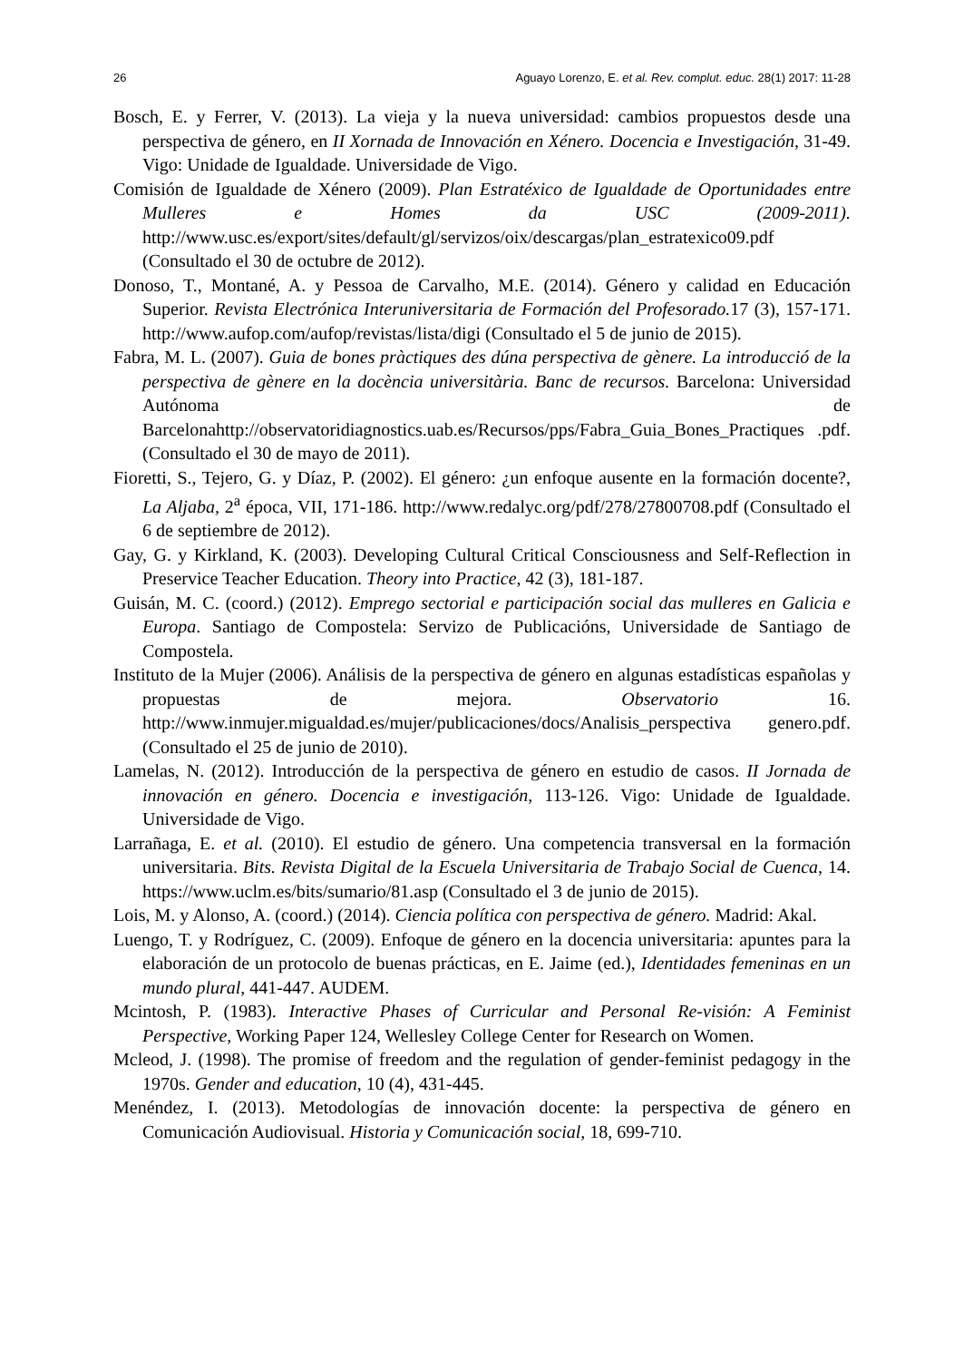26 Aguayo Lorenzo, E. et al. Rev. complut. educ. 28(1) 2017: 11-28
Bosch, E. y Ferrer, V. (2013). La vieja y la nueva universidad: cambios propuestos desde una perspectiva de género, en II Xornada de Innovación en Xénero. Docencia e Investigación, 31-49. Vigo: Unidade de Igualdade. Universidade de Vigo.
Comisión de Igualdade de Xénero (2009). Plan Estratéxico de Igualdade de Oportunidades entre Mulleres e Homes da USC (2009-2011). http://www.usc.es/export/sites/default/gl/servizos/oix/descargas/plan_estratexico09.pdf (Consultado el 30 de octubre de 2012).
Donoso, T., Montané, A. y Pessoa de Carvalho, M.E. (2014). Género y calidad en Educación Superior. Revista Electrónica Interuniversitaria de Formación del Profesorado. 17 (3), 157-171. http://www.aufop.com/aufop/revistas/lista/digi (Consultado el 5 de junio de 2015).
Fabra, M. L. (2007). Guia de bones pràctiques des dúna perspectiva de gènere. La introducció de la perspectiva de gènere en la docència universitària. Banc de recursos. Barcelona: Universidad Autónoma de Barcelonahttp://observatoridiagnostics.uab.es/Recursos/pps/Fabra_Guia_Bones_Practiques .pdf. (Consultado el 30 de mayo de 2011).
Fioretti, S., Tejero, G. y Díaz, P. (2002). El género: ¿un enfoque ausente en la formación docente?, La Aljaba, 2<sup>a</sup> época, VII, 171-186. http://www.redalyc.org/pdf/278/27800708.pdf (Consultado el 6 de septiembre de 2012).
Gay, G. y Kirkland, K. (2003). Developing Cultural Critical Consciousness and Self-Reflection in Preservice Teacher Education. Theory into Practice, 42 (3), 181-187.
Guisán, M. C. (coord.) (2012). Emprego sectorial e participación social das mulleres en Galicia e Europa. Santiago de Compostela: Servizo de Publicacións, Universidade de Santiago de Compostela.
Instituto de la Mujer (2006). Análisis de la perspectiva de género en algunas estadísticas españolas y propuestas de mejora. Observatorio 16. http://www.inmujer.migualdad.es/mujer/publicaciones/docs/Analisis_perspectiva genero.pdf. (Consultado el 25 de junio de 2010).
Lamelas, N. (2012). Introducción de la perspectiva de género en estudio de casos. II Jornada de innovación en género. Docencia e investigación, 113-126. Vigo: Unidade de Igualdade. Universidade de Vigo.
Larrañaga, E. et al. (2010). El estudio de género. Una competencia transversal en la formación universitaria. Bits. Revista Digital de la Escuela Universitaria de Trabajo Social de Cuenca, 14. https://www.uclm.es/bits/sumario/81.asp (Consultado el 3 de junio de 2015).
Lois, M. y Alonso, A. (coord.) (2014). Ciencia política con perspectiva de género. Madrid: Akal.
Luengo, T. y Rodríguez, C. (2009). Enfoque de género en la docencia universitaria: apuntes para la elaboración de un protocolo de buenas prácticas, en E. Jaime (ed.), Identidades femeninas en un mundo plural, 441-447. AUDEM.
Mcintosh, P. (1983). Interactive Phases of Curricular and Personal Re-visión: A Feminist Perspective, Working Paper 124, Wellesley College Center for Research on Women.
Mcleod, J. (1998). The promise of freedom and the regulation of gender-feminist pedagogy in the 1970s. Gender and education, 10 (4), 431-445.
Menéndez, I. (2013). Metodologías de innovación docente: la perspectiva de género en Comunicación Audiovisual. Historia y Comunicación social, 18, 699-710.